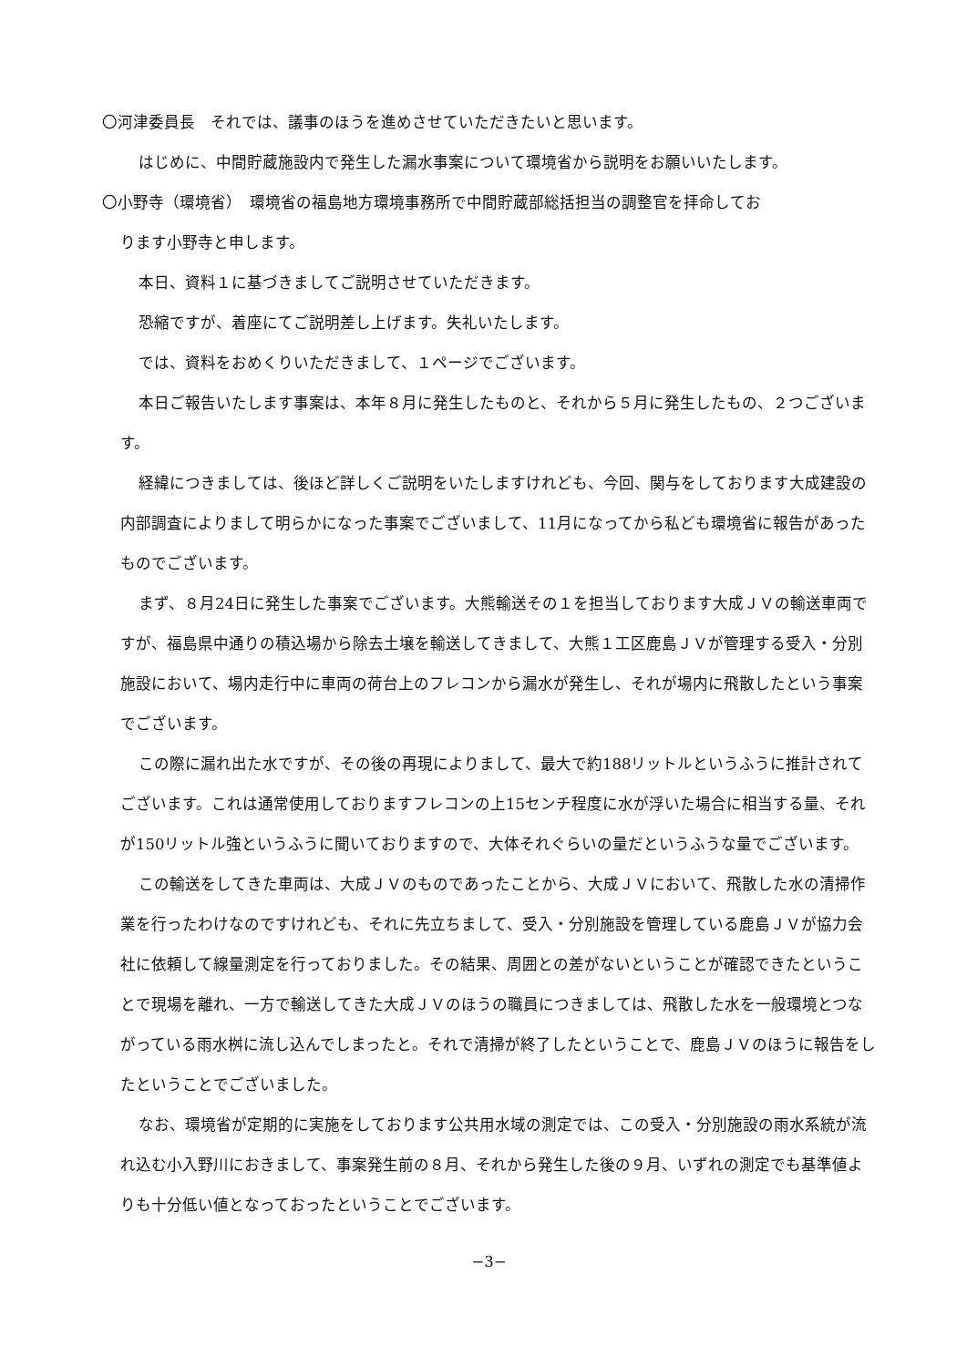〇河津委員長　それでは、議事のほうを進めさせていただきたいと思います。
はじめに、中間貯蔵施設内で発生した漏水事案について環境省から説明をお願いいたします。
〇小野寺（環境省）　環境省の福島地方環境事務所で中間貯蔵部総括担当の調整官を拝命してお
ります小野寺と申します。
本日、資料１に基づきましてご説明させていただきます。
恐縮ですが、着座にてご説明差し上げます。失礼いたします。
では、資料をおめくりいただきまして、１ページでございます。
本日ご報告いたします事案は、本年８月に発生したものと、それから５月に発生したもの、２つございます。
経緯につきましては、後ほど詳しくご説明をいたしますけれども、今回、関与をしております大成建設の内部調査によりまして明らかになった事案でございまして、11月になってから私ども環境省に報告があったものでございます。
まず、８月24日に発生した事案でございます。大熊輸送その１を担当しております大成ＪＶの輸送車両ですが、福島県中通りの積込場から除去土壌を輸送してきまして、大熊１工区鹿島ＪＶが管理する受入・分別施設において、場内走行中に車両の荷台上のフレコンから漏水が発生し、それが場内に飛散したという事案でございます。
この際に漏れ出た水ですが、その後の再現によりまして、最大で約188リットルというふうに推計されてございます。これは通常使用しておりますフレコンの上15センチ程度に水が浮いた場合に相当する量、それが150リットル強というふうに聞いておりますので、大体それぐらいの量だというふうな量でございます。
この輸送をしてきた車両は、大成ＪＶのものであったことから、大成ＪＶにおいて、飛散した水の清掃作業を行ったわけなのですけれども、それに先立ちまして、受入・分別施設を管理している鹿島ＪＶが協力会社に依頼して線量測定を行っておりました。その結果、周囲との差がないということが確認できたということで現場を離れ、一方で輸送してきた大成ＪＶのほうの職員につきましては、飛散した水を一般環境とつながっている雨水桝に流し込んでしまったと。それで清掃が終了したということで、鹿島ＪＶのほうに報告をしたということでございました。
なお、環境省が定期的に実施をしております公共用水域の測定では、この受入・分別施設の雨水系統が流れ込む小入野川におきまして、事案発生前の８月、それから発生した後の９月、いずれの測定でも基準値よりも十分低い値となっておったということでございます。
−3−